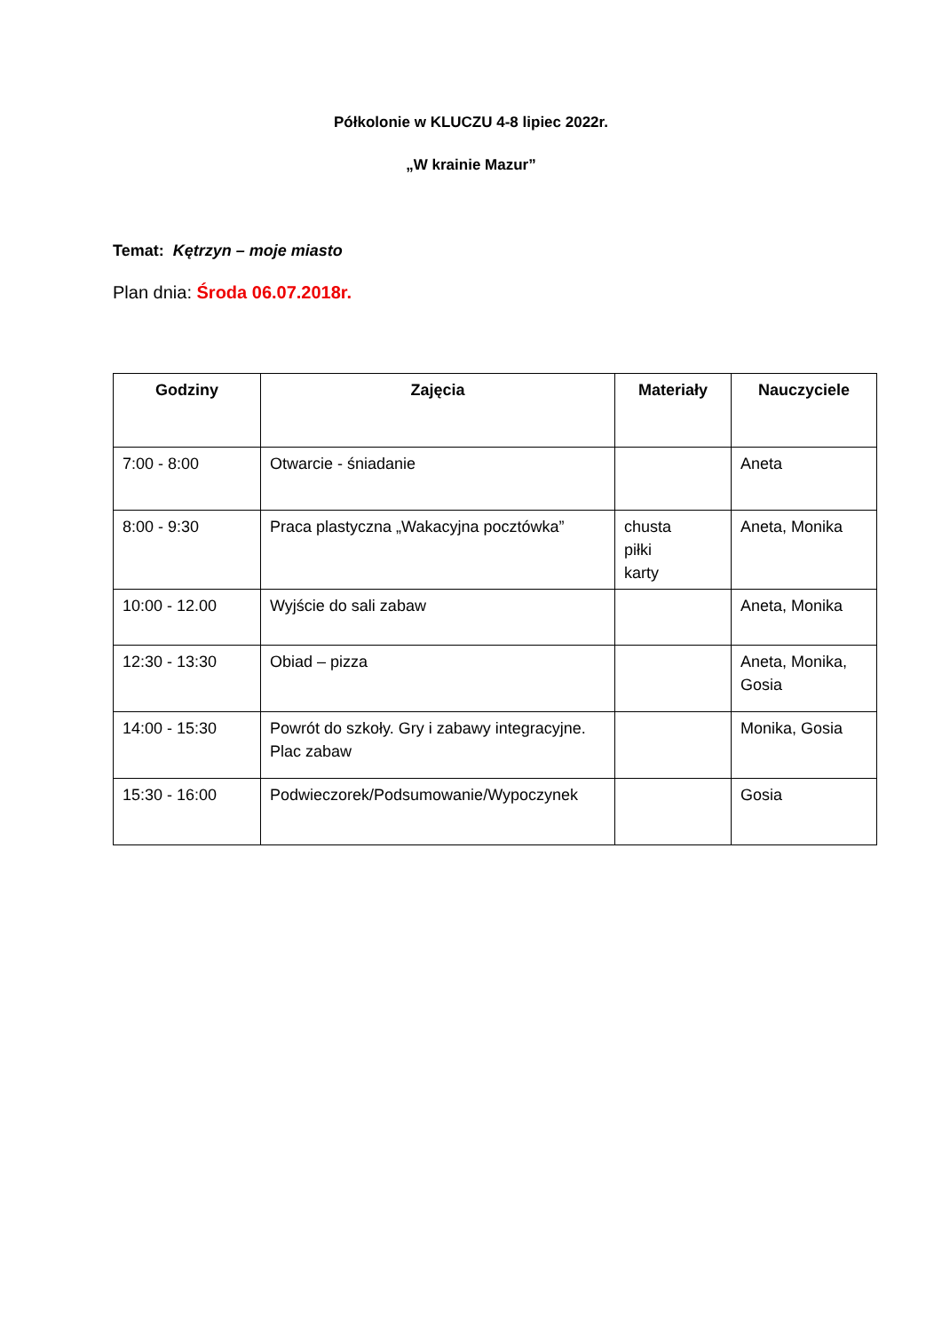Półkolonie w KLUCZU 4-8 lipiec 2022r.
„W krainie Mazur”
Temat: Kętrzyn – moje miasto
Plan dnia: Środa 06.07.2018r.
| Godziny | Zajęcia | Materiały | Nauczyciele |
| --- | --- | --- | --- |
| 7:00 - 8:00 | Otwarcie - śniadanie | | Aneta |
| 8:00 - 9:30 | Praca plastyczna „Wakacyjna pocztówka” | chusta piłki karty | Aneta, Monika |
| 10:00 - 12.00 | Wyjście do sali zabaw | | Aneta, Monika |
| 12:30 - 13:30 | Obiad – pizza | | Aneta, Monika, Gosia |
| 14:00 - 15:30 | Powrót do szkoły. Gry i zabawy integracyjne. Plac zabaw | | Monika, Gosia |
| 15:30 - 16:00 | Podwieczorek/Podsumowanie/Wypoczynek | | Gosia |